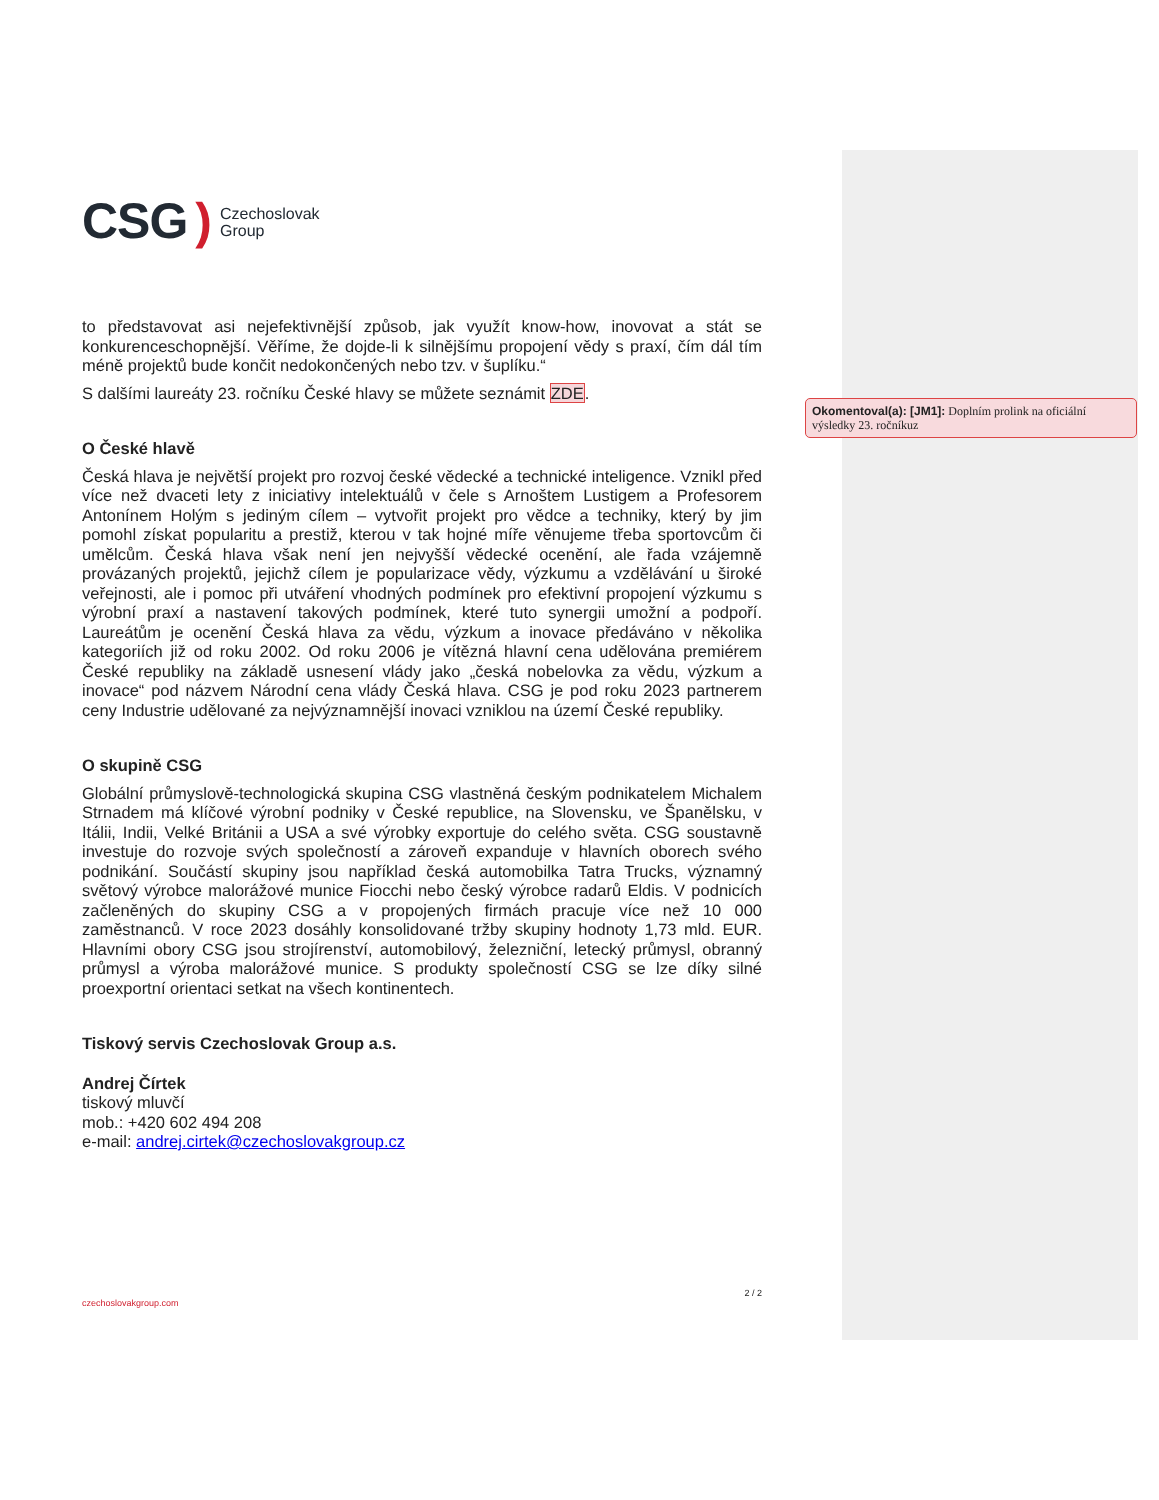CSG) Czechoslovak
Group
to představovat asi nejefektivnější způsob, jak využít know-how, inovovat a stát se konkurenceschopnější. Věříme, že dojde-li k silnějšímu propojení vědy s praxí, čím dál tím méně projektů bude končit nedokončených nebo tzv. v šuplíku.“
S dalšími laureáty 23. ročníku České hlavy se můžete seznámit ZDE.
O České hlavě
Česká hlava je největší projekt pro rozvoj české vědecké a technické inteligence. Vznikl před více než dvaceti lety z iniciativy intelektuálů v čele s Arnoštem Lustigem a Profesorem Antonínem Holým s jediným cílem – vytvořit projekt pro vědce a techniky, který by jim pomohl získat popularitu a prestiž, kterou v tak hojné míře věnujeme třeba sportovcům či umělcům. Česká hlava však není jen nejvyšší vědecké ocenění, ale řada vzájemně provázaných projektů, jejichž cílem je popularizace vědy, výzkumu a vzdělávání u široké veřejnosti, ale i pomoc při utváření vhodných podmínek pro efektivní propojení výzkumu s výrobní praxí a nastavení takových podmínek, které tuto synergii umožní a podpoří. Laureátům je ocenění Česká hlava za vědu, výzkum a inovace předáváno v několika kategoriích již od roku 2002. Od roku 2006 je vítězná hlavní cena udělována premiérem České republiky na základě usnesení vlády jako „česká nobelovka za vědu, výzkum a inovace“ pod názvem Národní cena vlády Česká hlava. CSG je pod roku 2023 partnerem ceny Industrie udělované za nejvýznamnější inovaci vzniklou na území České republiky.
O skupině CSG
Globální průmyslově-technologická skupina CSG vlastněná českým podnikatelem Michalem Strnadem má klíčové výrobní podniky v České republice, na Slovensku, ve Španělsku, v Itálii, Indii, Velké Británii a USA a své výrobky exportuje do celého světa. CSG soustavně investuje do rozvoje svých společností a zároveň expanduje v hlavních oborech svého podnikání. Součástí skupiny jsou například česká automobilka Tatra Trucks, významný světový výrobce malorážové munice Fiocchi nebo český výrobce radarů Eldis. V podnicích začleněných do skupiny CSG a v propojených firmách pracuje více než 10 000 zaměstnanců. V roce 2023 dosáhly konsolidované tržby skupiny hodnoty 1,73 mld. EUR. Hlavními obory CSG jsou strojírenství, automobilový, železniční, letecký průmysl, obranný průmysl a výroba malorážové munice. S produkty společností CSG se lze díky silné proexportní orientaci setkat na všech kontinentech.
Tiskový servis Czechoslovak Group a.s.
Andrej Čírtek
tiskový mluvčí
mob.: +420 602 494 208
e-mail: andrej.cirtek@czechoslovakgroup.cz
Okomentoval(a): [JM1]: Doplním prolink na oficiální výsledky 23. ročníkuz
czechoslovakgroup.com 2 / 2